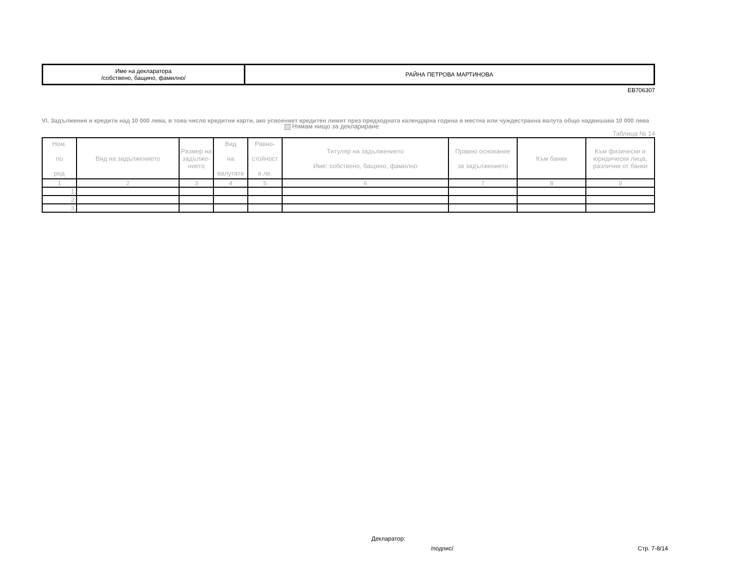| Име на декларатора /собствено, бащино, фамилно/ | РАЙНА ПЕТРОВА МАРТИНОВА |
ЕВ706307
VI. Задължения и кредити над 10 000 лева, в това число кредитни карти, ако усвоеният кредитен лимит през предходната календарна година в местна или чуждестранна валута общо надвишава 10 000 лева
Нямам нищо за деклариране
Таблица № 14
| Ном. по ред | Вид на задължението | Размер на задълже-нието | Вид на валутата | Равно- стойност в лв. | Титуляр на задължението Име: собствено, бащино, фамилно | Правно основание за задължението | Към банки | Към физически и юридически лица, различни от банки |
| --- | --- | --- | --- | --- | --- | --- | --- | --- |
| 1 | 2 | 3 | 4 | 5 | 6 | 7 | 8 | 9 |
| 1. | | | | | | | | |
| 2. | | | | | | | | |
| 3. | | | | | | | | |
Декларатор:
/подпис/ Стр. 7-8/14